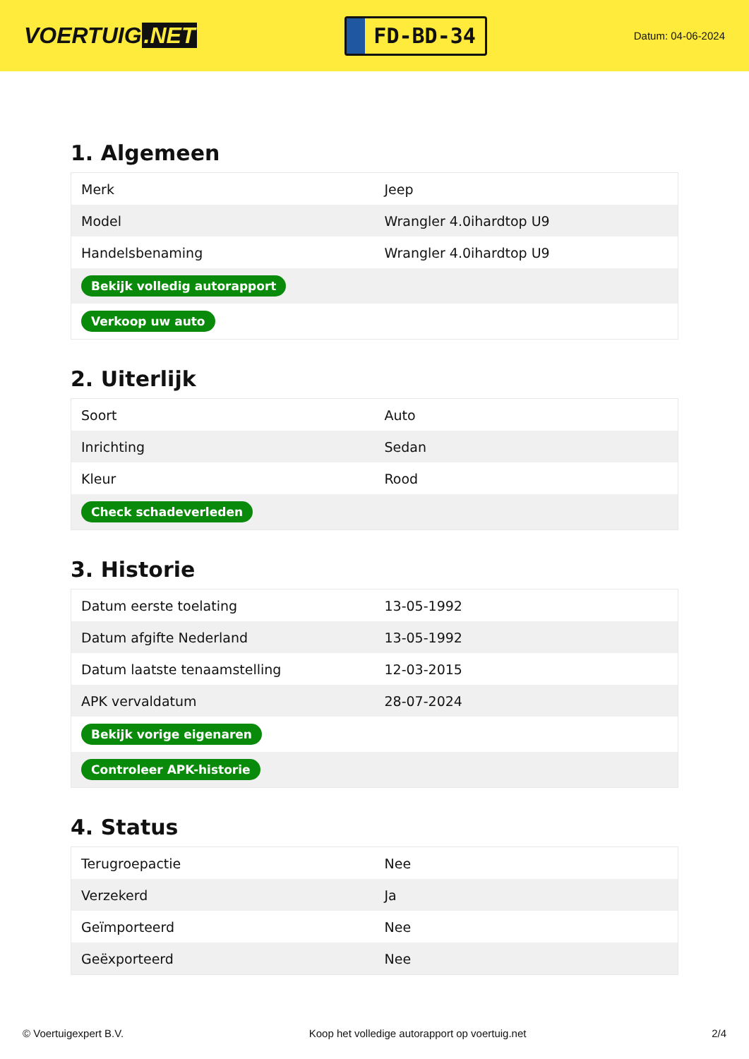VOERTUIG.NET
FD-BD-34
Datum: 04-06-2024
1. Algemeen
| Merk | Jeep |
| Model | Wrangler 4.0ihardtop U9 |
| Handelsbenaming | Wrangler 4.0ihardtop U9 |
| Bekijk volledig autorapport | |
| Verkoop uw auto | |
2. Uiterlijk
| Soort | Auto |
| Inrichting | Sedan |
| Kleur | Rood |
| Check schadeverleden | |
3. Historie
| Datum eerste toelating | 13-05-1992 |
| Datum afgifte Nederland | 13-05-1992 |
| Datum laatste tenaamstelling | 12-03-2015 |
| APK vervaldatum | 28-07-2024 |
| Bekijk vorige eigenaren | |
| Controleer APK-historie | |
4. Status
| Terugroepactie | Nee |
| Verzekerd | Ja |
| Geïmporteerd | Nee |
| Geëxporteerd | Nee |
© Voertuigexpert B.V. Koop het volledige autorapport op voertuig.net 2/4